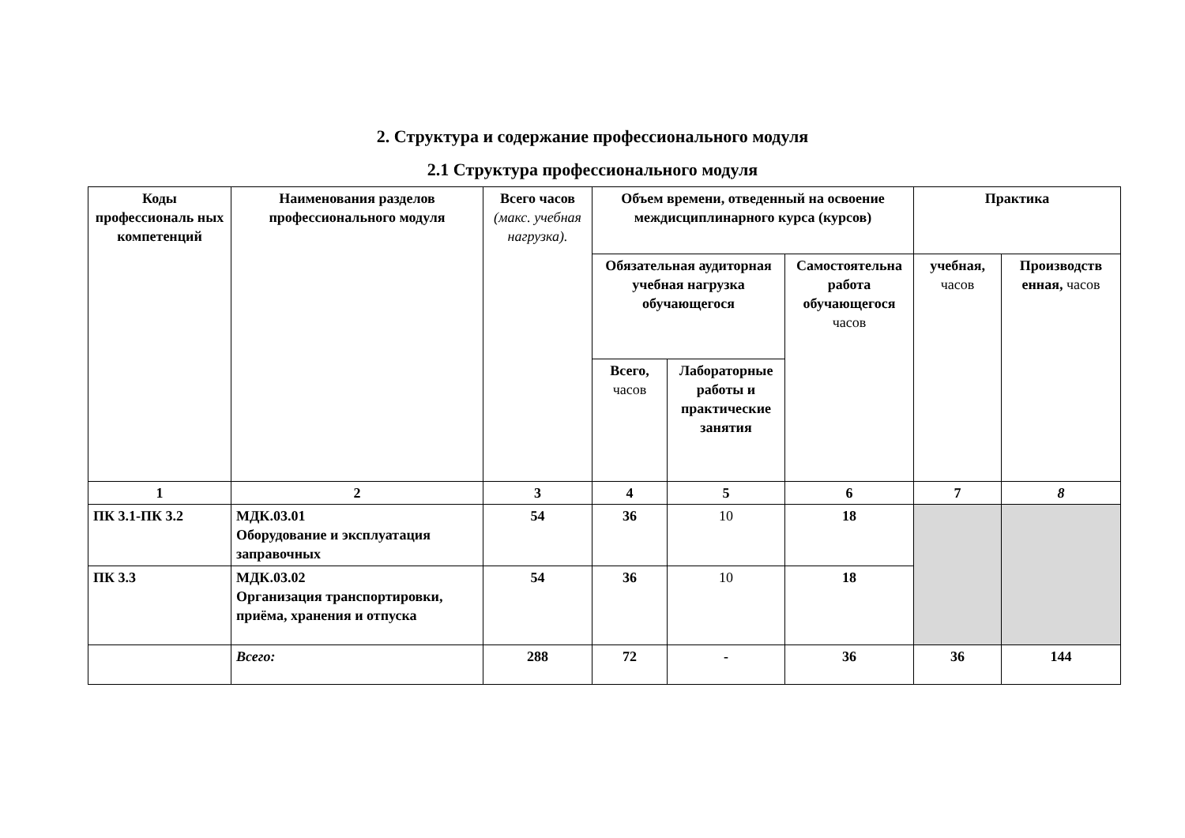2. Структура и содержание профессионального модуля
2.1 Структура профессионального модуля
| Коды профессиональ ных компетенций | Наименования разделов профессионального модуля | Всего часов (макс. учебная нагрузка). | Объем времени, отведенный на освоение междисциплинарного курса (курсов) | | | Практика | |
| --- | --- | --- | --- | --- | --- | --- | --- |
| | | | Обязательная аудиторная учебная нагрузка обучающегося | | Самостоятельна работа обучающегося часов | учебная, часов | Производств енная, часов |
| | | | Всего, часов | Лабораторные работы и практические занятия | | | |
| 1 | 2 | 3 | 4 | 5 | 6 | 7 | 8 |
| ПК 3.1-ПК 3.2 | МДК.03.01 Оборудование и эксплуатация заправочных | 54 | 36 | 10 | 18 | | |
| ПК 3.3 | МДК.03.02 Организация транспортировки, приёма, хранения и отпуска | 54 | 36 | 10 | 18 | | |
| | Всего: | 288 | 72 | - | 36 | 36 | 144 |